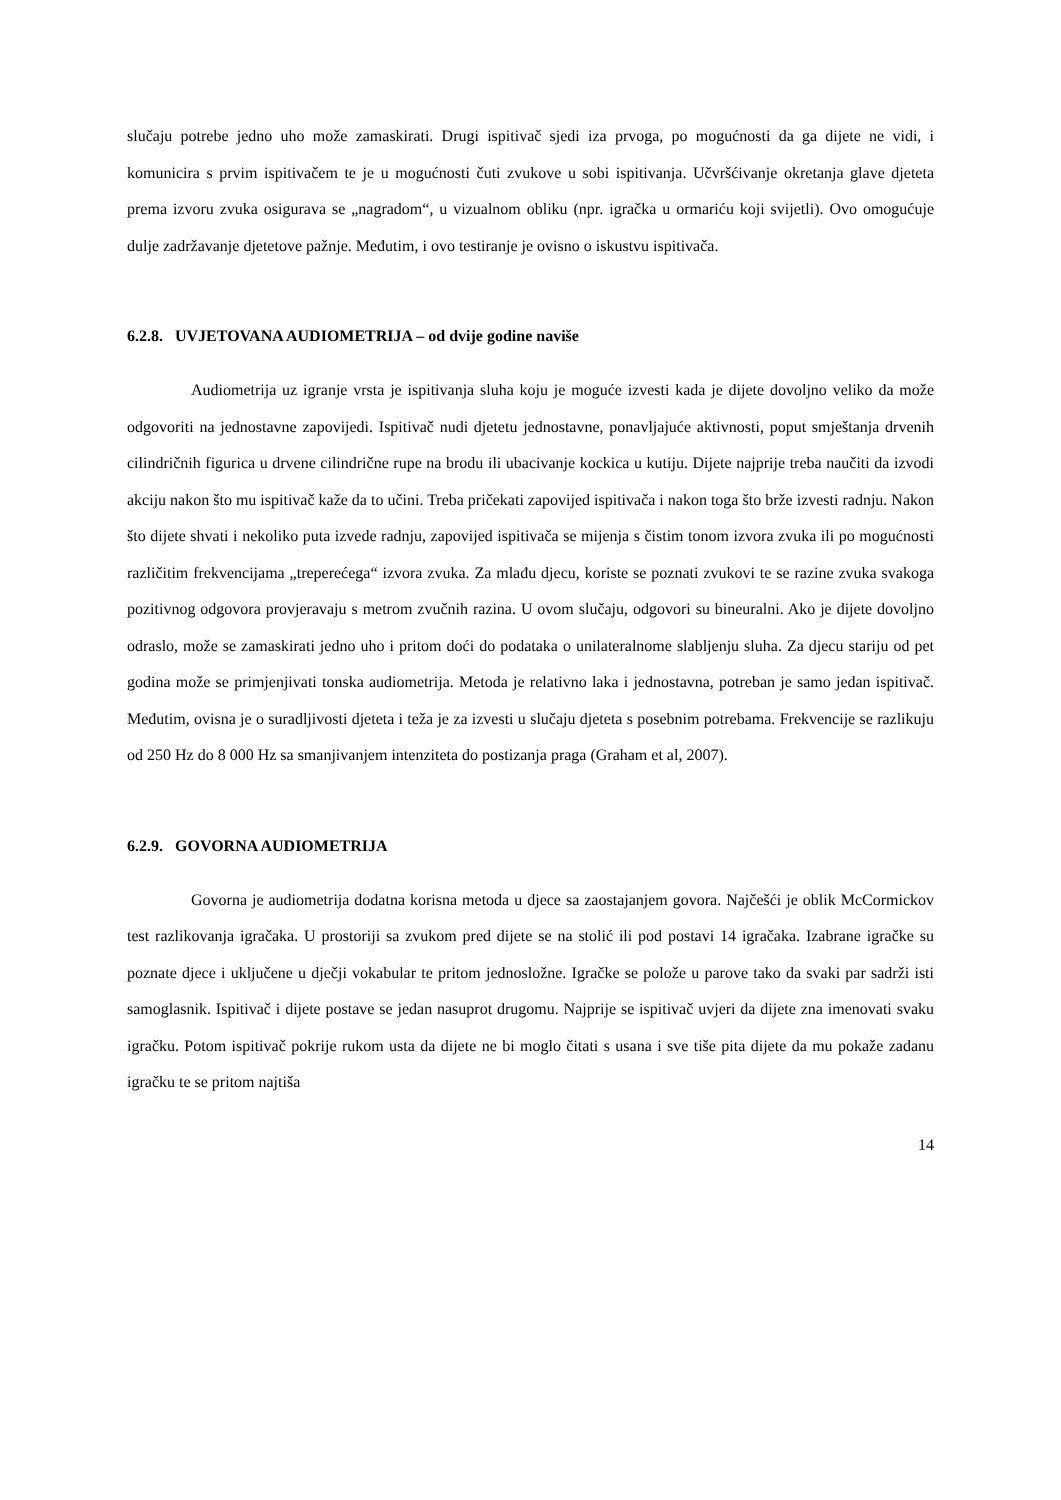slučaju potrebe jedno uho može zamaskirati. Drugi ispitivač sjedi iza prvoga, po mogućnosti da ga dijete ne vidi, i komunicira s prvim ispitivačem te je u mogućnosti čuti zvukove u sobi ispitivanja. Učvršćivanje okretanja glave djeteta prema izvoru zvuka osigurava se „nagradom“, u vizualnom obliku (npr. igračka u ormariću koji svijetli). Ovo omogućuje dulje zadržavanje djetetove pažnje. Međutim, i ovo testiranje je ovisno o iskustvu ispitivača.
6.2.8. UVJETOVANA AUDIOMETRIJA – od dvije godine naviše
Audiometrija uz igranje vrsta je ispitivanja sluha koju je moguće izvesti kada je dijete dovoljno veliko da može odgovoriti na jednostavne zapovijedi. Ispitivač nudi djetetu jednostavne, ponavljajuće aktivnosti, poput smještanja drvenih cilindričnih figurica u drvene cilindrične rupe na brodu ili ubacivanje kockica u kutiju. Dijete najprije treba naučiti da izvodi akciju nakon što mu ispitivač kaže da to učini. Treba pričekati zapovijed ispitivača i nakon toga što brže izvesti radnju. Nakon što dijete shvati i nekoliko puta izvede radnju, zapovijed ispitivača se mijenja s čistim tonom izvora zvuka ili po mogućnosti različitim frekvencijama „treperećega“ izvora zvuka. Za mlađu djecu, koriste se poznati zvukovi te se razine zvuka svakoga pozitivnog odgovora provjeravaju s metrom zvučnih razina. U ovom slučaju, odgovori su bineuralni. Ako je dijete dovoljno odraslo, može se zamaskirati jedno uho i pritom doći do podataka o unilateralnome slabljenju sluha. Za djecu stariju od pet godina može se primjenjivati tonska audiometrija. Metoda je relativno laka i jednostavna, potreban je samo jedan ispitivač. Međutim, ovisna je o suradljivosti djeteta i teža je za izvesti u slučaju djeteta s posebnim potrebama. Frekvencije se razlikuju od 250 Hz do 8 000 Hz sa smanjivanjem intenziteta do postizanja praga (Graham et al, 2007).
6.2.9. GOVORNA AUDIOMETRIJA
Govorna je audiometrija dodatna korisna metoda u djece sa zaostajanjem govora. Najčešći je oblik McCormickov test razlikovanja igračaka. U prostoriji sa zvukom pred dijete se na stolić ili pod postavi 14 igračaka. Izabrane igračke su poznate djece i uključene u dječji vokabular te pritom jednosložne. Igračke se polože u parove tako da svaki par sadrži isti samoglasnik. Ispitivač i dijete postave se jedan nasuprot drugomu. Najprije se ispitivač uvjeri da dijete zna imenovati svaku igračku. Potom ispitivač pokrije rukom usta da dijete ne bi moglo čitati s usana i sve tiše pita dijete da mu pokaže zadanu igračku te se pritom najtiša
14